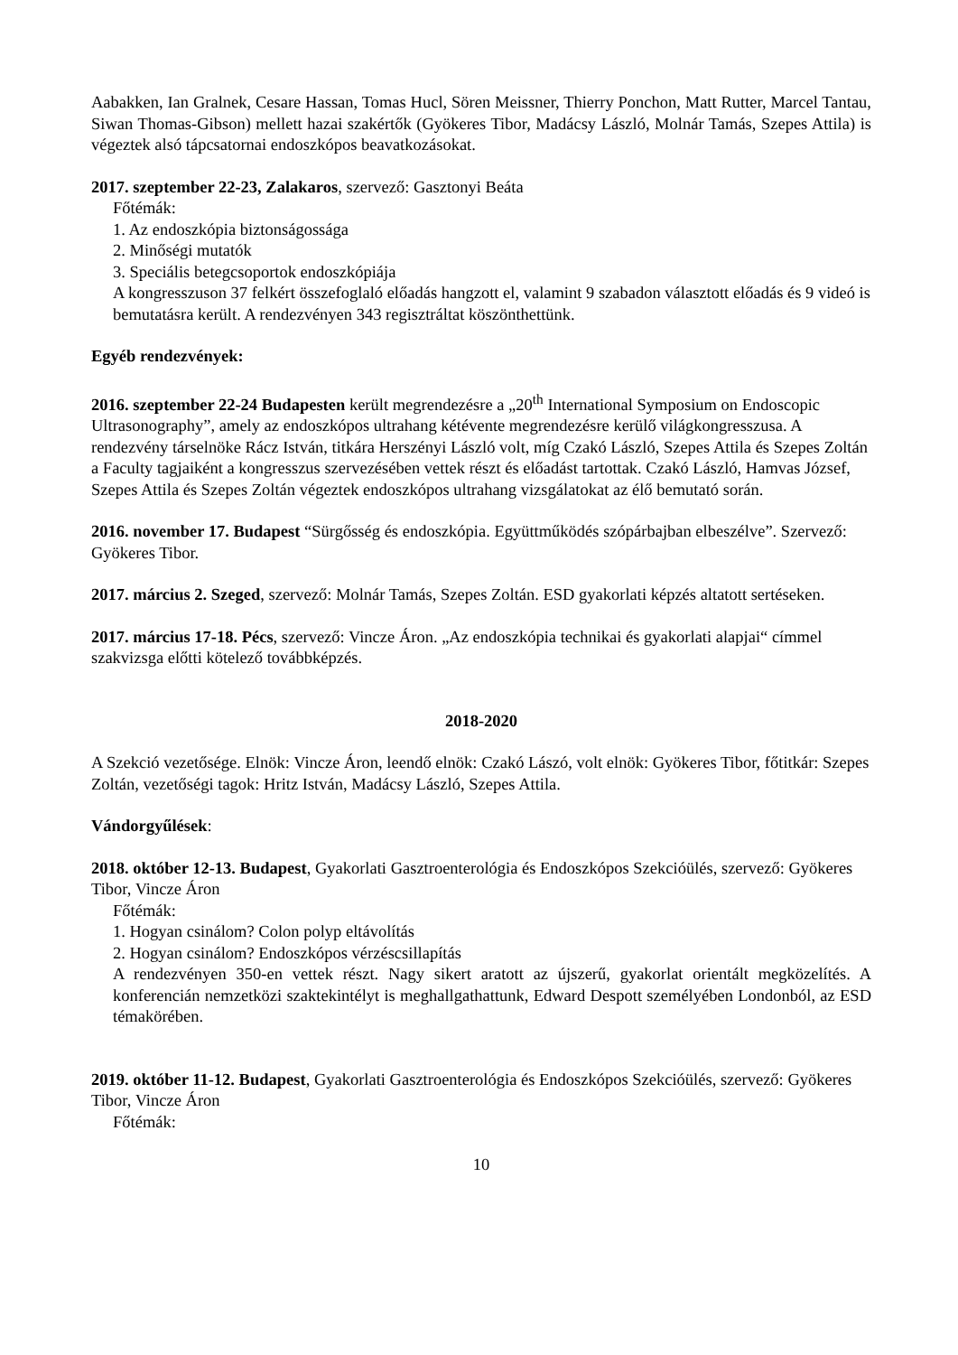Aabakken, Ian Gralnek, Cesare Hassan, Tomas Hucl, Sören Meissner, Thierry Ponchon, Matt Rutter, Marcel Tantau, Siwan Thomas-Gibson) mellett hazai szakértők (Gyökeres Tibor, Madácsy László, Molnár Tamás, Szepes Attila) is végeztek alsó tápcsatornai endoszkópos beavatkozásokat.
2017. szeptember 22-23, Zalakaros, szervező: Gasztonyi Beáta
Főtémák:
1. Az endoszkópia biztonságossága
2. Minőségi mutatók
3. Speciális betegcsoportok endoszkópiája
A kongresszuson 37 felkért összefoglaló előadás hangzott el, valamint 9 szabadon választott előadás és 9 videó is bemutatásra került. A rendezvényen 343 regisztráltat köszönthettünk.
Egyéb rendezvények:
2016. szeptember 22-24 Budapesten került megrendezésre a „20<sup>th</sup> International Symposium on Endoscopic Ultrasonography”, amely az endoszkópos ultrahang kétévente megrendezésre kerülő világkongresszusa. A rendezvény társelnöke Rácz István, titkára Herszényi László volt, míg Czakó László, Szepes Attila és Szepes Zoltán a Faculty tagjaiként a kongresszus szervezésében vettek részt és előadást tartottak. Czakó László, Hamvas József, Szepes Attila és Szepes Zoltán végeztek endoszkópos ultrahang vizsgálatokat az élő bemutató során.
2016. november 17. Budapest “Sürgősség és endoszkópia. Együttműködés szópárbajban elbeszélve”. Szervező: Gyökeres Tibor.
2017. március 2. Szeged, szervező: Molnár Tamás, Szepes Zoltán. ESD gyakorlati képzés altatott sertéseken.
2017. március 17-18. Pécs, szervező: Vincze Áron. „Az endoszkópia technikai és gyakorlati alapjai“ címmel szakvizsga előtti kötelező továbbképzés.
2018-2020
A Szekció vezetősége. Elnök: Vincze Áron, leendő elnök: Czakó Lászó, volt elnök: Gyökeres Tibor, főtitkár: Szepes Zoltán, vezetőségi tagok: Hritz István, Madácsy László, Szepes Attila.
Vándorgyűlések:
2018. október 12-13. Budapest, Gyakorlati Gasztroenterológia és Endoszkópos Szekcióülés, szervező: Gyökeres Tibor, Vincze Áron
Főtémák:
1. Hogyan csinálom? Colon polyp eltávolítás
2. Hogyan csinálom? Endoszkópos vérzéscsillapítás
A rendezvényen 350-en vettek részt. Nagy sikert aratott az újszerű, gyakorlat orientált megközelítés. A konferencián nemzetközi szaktekintélyt is meghallgathattunk, Edward Despott személyében Londonból, az ESD témakörében.
2019. október 11-12. Budapest, Gyakorlati Gasztroenterológia és Endoszkópos Szekcióülés, szervező: Gyökeres Tibor, Vincze Áron
Főtémák:
10